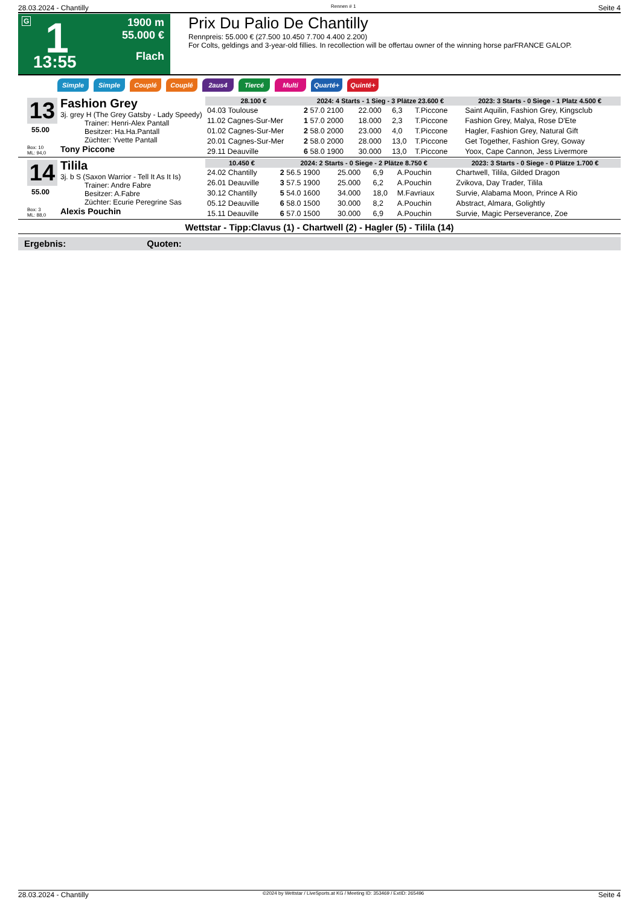28.03.2024 - Chantilly Rennen # 1 Seite 4
G 1
13:55
1900 m
55.000 €
Flach
Prix Du Palio De Chantilly
Rennpreis: 55.000 € (27.500 10.450 7.700 4.400 2.200)
For Colts, geldings and 3-year-old fillies. In recollection will be offertau owner of the winning horse parFRANCE GALOP.
Simple Simple Couplé Couplé 2aus4 Tiercé Multi Quarté+ Quinté+
13
55.00
Box: 10
ML: 94,0
Fashion Grey
3j. grey H (The Grey Gatsby - Lady Speedy)
Trainer: Henri-Alex Pantall
Besitzer: Ha.Ha.Pantall
Züchter: Yvette Pantall
Tony Piccone
| 28.100 € | 2024: 4 Starts - 1 Sieg - 3 Plätze 23.600 € | | | | 2023: 3 Starts - 0 Siege - 1 Platz 4.500 € | |
| --- | --- | --- | --- | --- | --- | --- |
| 04.03 Toulouse | 2 57.0 2100 | 22.000 | 6,3 | T.Piccone | | Saint Aquilin, Fashion Grey, Kingsclub |
| 11.02 Cagnes-Sur-Mer | 1 57.0 2000 | 18.000 | 2,3 | T.Piccone | | Fashion Grey, Malya, Rose D'Ete |
| 01.02 Cagnes-Sur-Mer | 2 58.0 2000 | 23.000 | 4,0 | T.Piccone | | Hagler, Fashion Grey, Natural Gift |
| 20.01 Cagnes-Sur-Mer | 2 58.0 2000 | 28.000 | 13,0 | T.Piccone | | Get Together, Fashion Grey, Goway |
| 29.11 Deauville | 6 58.0 1900 | 30.000 | 13,0 | T.Piccone | | Yoox, Cape Cannon, Jess Livermore |
14
55.00
Box: 3
ML: 88,0
Tilila
3j. b S (Saxon Warrior - Tell It As It Is)
Trainer: Andre Fabre
Besitzer: A.Fabre
Züchter: Ecurie Peregrine Sas
Alexis Pouchin
| 10.450 € | 2024: 2 Starts - 0 Siege - 2 Plätze 8.750 € | | | | 2023: 3 Starts - 0 Siege - 0 Plätze 1.700 € | |
| --- | --- | --- | --- | --- | --- | --- |
| 24.02 Chantilly | 2 56.5 1900 | 25.000 | 6,9 | A.Pouchin | | Chartwell, Tilila, Gilded Dragon |
| 26.01 Deauville | 3 57.5 1900 | 25.000 | 6,2 | A.Pouchin | | Zvikova, Day Trader, Tilila |
| 30.12 Chantilly | 5 54.0 1600 | 34.000 | 18,0 | M.Favriaux | | Survie, Alabama Moon, Prince A Rio |
| 05.12 Deauville | 6 58.0 1500 | 30.000 | 8,2 | A.Pouchin | | Abstract, Almara, Golightly |
| 15.11 Deauville | 6 57.0 1500 | 30.000 | 6,9 | A.Pouchin | | Survie, Magic Perseverance, Zoe |
Wettstar - Tipp:Clavus (1) - Chartwell (2) - Hagler (5) - Tilila (14)
Ergebnis: Quoten:
28.03.2024 - Chantilly ©2024 by Wettstar / LiveSports.at KG / Meeting ID: 353469 / ExtID: 265496 Seite 4